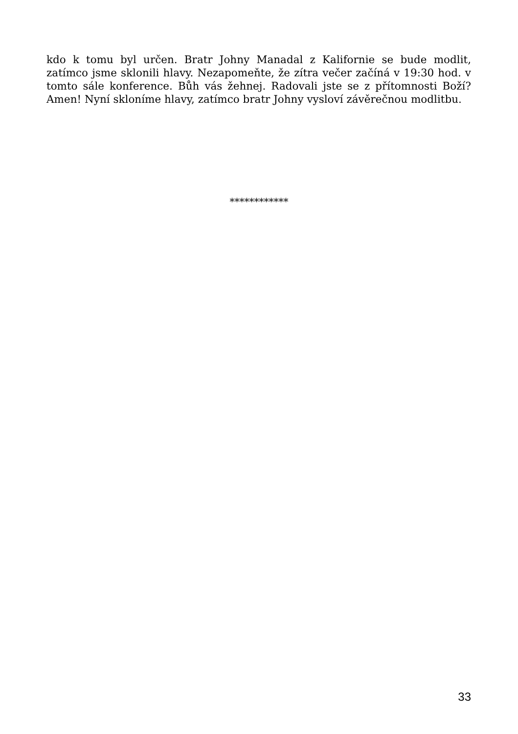kdo k tomu byl určen. Bratr Johny Manadal z Kalifornie se bude modlit, zatímco jsme sklonili hlavy. Nezapomeňte, že zítra večer začíná v 19:30 hod. v tomto sále konference. Bůh vás žehnej. Radovali jste se z přítomnosti Boží? Amen! Nyní skloníme hlavy, zatímco bratr Johny vysloví závěrečnou modlitbu.
************
33